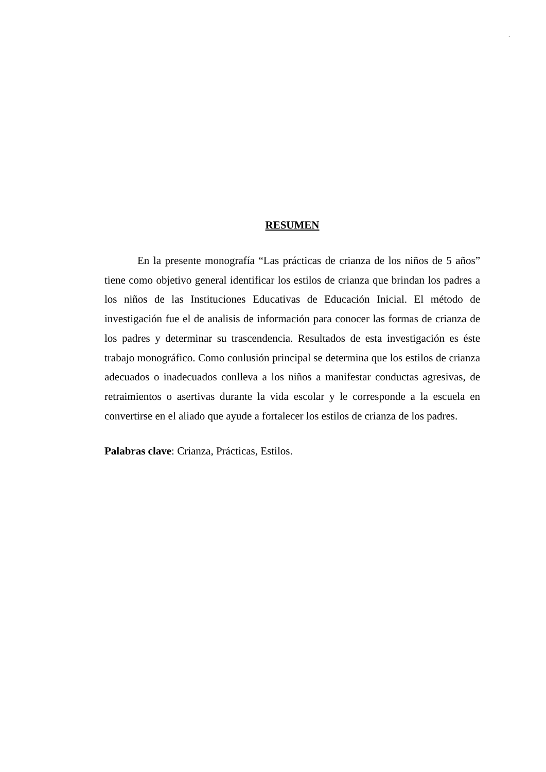´
RESUMEN
En la presente monografía “Las prácticas de crianza de los niños de 5 años” tiene como objetivo general identificar los estilos de crianza que brindan los padres a los niños de las Instituciones Educativas de Educación Inicial. El método de investigación fue el de analisis de información para conocer las formas de crianza de los padres y determinar su trascendencia. Resultados de esta investigación es éste trabajo monográfico. Como conlusión principal se determina que los estilos de crianza adecuados o inadecuados conlleva a los niños a manifestar conductas agresivas, de retraimientos o asertivas durante la vida escolar y le corresponde a la escuela en convertirse en el aliado que ayude a fortalecer los estilos de crianza de los padres.
Palabras clave: Crianza, Prácticas, Estilos.